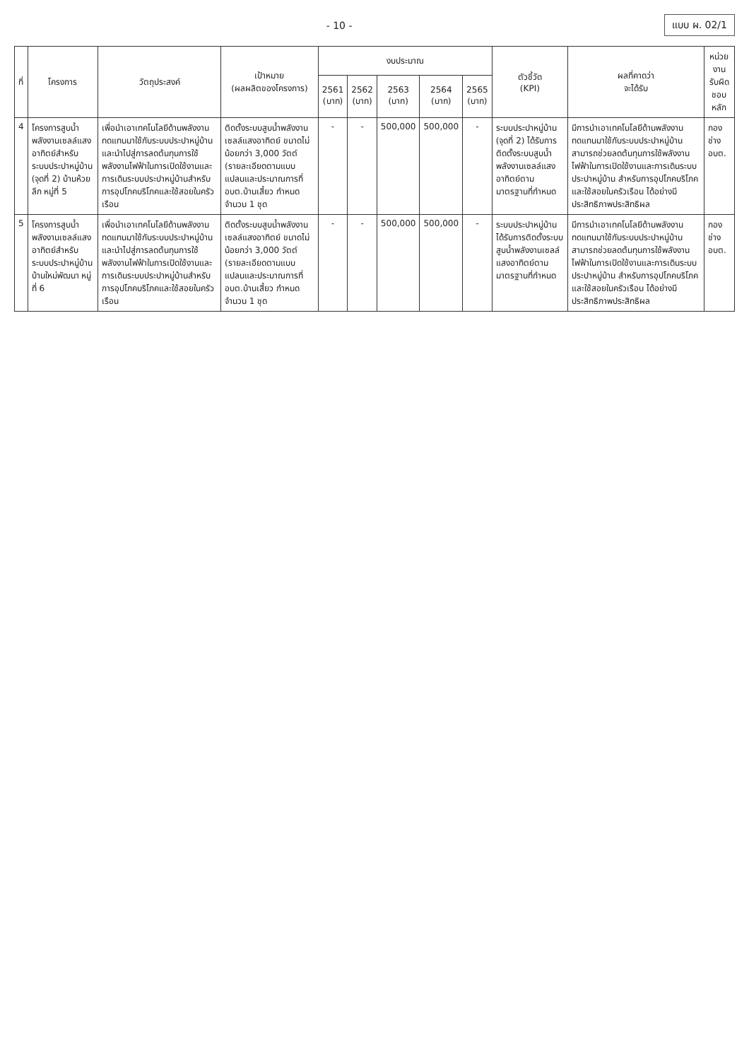- 10 - แบบ ผ. 02/1
| ที่ | โครงการ | วัตถุประสงค์ | เป้าหมาย (ผลผลิตของโครงการ) | งบประมาณ | | | | | ตัวชี้วัด (KPI) | ผลที่คาดว่า จะได้รับ | หน่วยงาน รับผิดชอบหลัก |
| --- | --- | --- | --- | --- | --- | --- | --- | --- | --- | --- | --- |
| | | | | 2561 (บาท) | 2562 (บาท) | 2563 (บาท) | 2564 (บาท) | 2565 (บาท) | | | |
| 4 | โครงการสูบน้ำพลังงานเซลล์แสงอาทิตย์สำหรับระบบประปาหมู่บ้าน (จุดที่ 2) บ้านห้วยลึก หมู่ที่ 5 | เพื่อนำเอาเทคโนโลยีด้านพลังงานทดแทนมาใช้กับระบบประปาหมู่บ้าน และนำไปสู่การลดต้นทุนการใช้พลังงานไฟฟ้าในการเปิดใช้งานและการเดินระบบประปาหมู่บ้านสำหรับการอุปโภคบริโภคและใช้สอยในครัวเรือน | ติดตั้งระบบสูบน้ำพลังงานเซลล์แสงอาทิตย์ ขนาดไม่น้อยกว่า 3,000 วัตต์ (รายละเอียดตามแบบแปลนและประมาณการที่ อบต.บ้านเสี้ยว กำหนด จำนวน 1 ชุด | - | - | 500,000 | 500,000 | - | ระบบประปาหมู่บ้าน (จุดที่ 2) ได้รับการติดตั้งระบบสูบน้ำพลังงานเซลล์แสงอาทิตย์ตามมาตรฐานที่กำหนด | มีการนำเอาเทคโนโลยีด้านพลังงานทดแทนมาใช้กับระบบประปาหมู่บ้าน สามารถช่วยลดต้นทุนการใช้พลังงานไฟฟ้าในการเปิดใช้งานและการเดินระบบประปาหมู่บ้าน สำหรับการอุปโภคบริโภคและใช้สอยในครัวเรือน ได้อย่างมีประสิทธิภาพประสิทธิผล | กองช่าง อบต. |
| 5 | โครงการสูบน้ำพลังงานเซลล์แสงอาทิตย์สำหรับระบบประปาหมู่บ้าน บ้านใหม่พัฒนา หมู่ที่ 6 | เพื่อนำเอาเทคโนโลยีด้านพลังงานทดแทนมาใช้กับระบบประปาหมู่บ้าน และนำไปสู่การลดต้นทุนการใช้พลังงานไฟฟ้าในการเปิดใช้งานและการเดินระบบประปาหมู่บ้านสำหรับการอุปโภคบริโภคและใช้สอยในครัวเรือน | ติดตั้งระบบสูบน้ำพลังงานเซลล์แสงอาทิตย์ ขนาดไม่น้อยกว่า 3,000 วัตต์ (รายละเอียดตามแบบแปลนและประมาณการที่ อบต.บ้านเสี้ยว กำหนด จำนวน 1 ชุด | - | - | 500,000 | 500,000 | - | ระบบประปาหมู่บ้านได้รับการติดตั้งระบบสูบน้ำพลังงานเซลล์แสงอาทิตย์ตามมาตรฐานที่กำหนด | มีการนำเอาเทคโนโลยีด้านพลังงานทดแทนมาใช้กับระบบประปาหมู่บ้าน สามารถช่วยลดต้นทุนการใช้พลังงานไฟฟ้าในการเปิดใช้งานและการเดินระบบประปาหมู่บ้าน สำหรับการอุปโภคบริโภคและใช้สอยในครัวเรือน ได้อย่างมีประสิทธิภาพประสิทธิผล | กองช่าง อบต. |